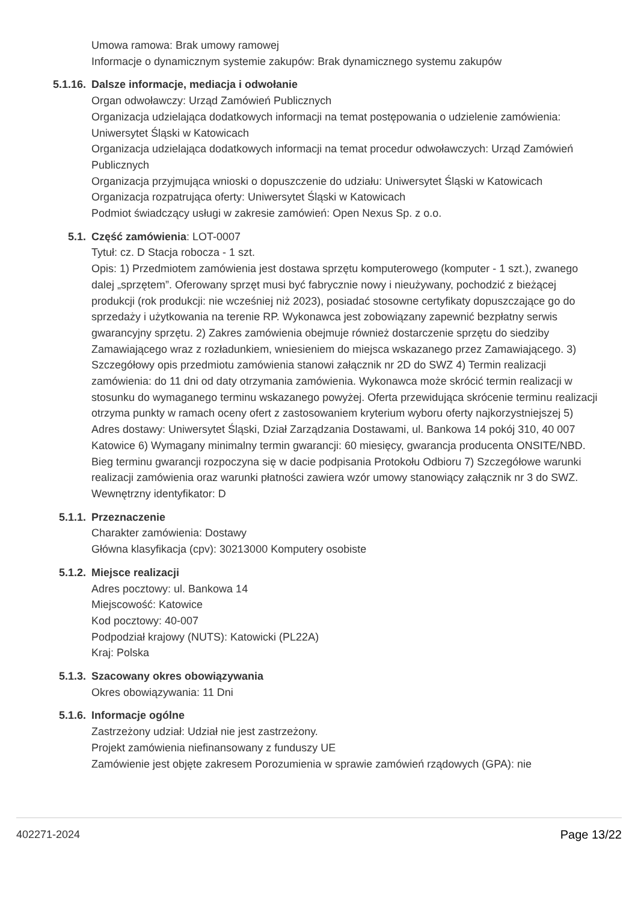Umowa ramowa: Brak umowy ramowej
Informacje o dynamicznym systemie zakupów: Brak dynamicznego systemu zakupów
5.1.16. Dalsze informacje, mediacja i odwołanie
Organ odwoławczy: Urząd Zamówień Publicznych
Organizacja udzielająca dodatkowych informacji na temat postępowania o udzielenie zamówienia: Uniwersytet Śląski w Katowicach
Organizacja udzielająca dodatkowych informacji na temat procedur odwoławczych: Urząd Zamówień Publicznych
Organizacja przyjmująca wnioski o dopuszczenie do udziału: Uniwersytet Śląski w Katowicach
Organizacja rozpatrująca oferty: Uniwersytet Śląski w Katowicach
Podmiot świadczący usługi w zakresie zamówień: Open Nexus Sp. z o.o.
5.1. Część zamówienia: LOT-0007
Tytuł: cz. D Stacja robocza - 1 szt.
Opis: 1) Przedmiotem zamówienia jest dostawa sprzętu komputerowego (komputer - 1 szt.), zwanego dalej „sprzętem”. Oferowany sprzęt musi być fabrycznie nowy i nieużywany, pochodzić z bieżącej produkcji (rok produkcji: nie wcześniej niż 2023), posiadać stosowne certyfikaty dopuszczające go do sprzedaży i użytkowania na terenie RP. Wykonawca jest zobowiązany zapewnić bezpłatny serwis gwarancyjny sprzętu. 2) Zakres zamówienia obejmuje również dostarczenie sprzętu do siedziby Zamawiającego wraz z rozładunkiem, wniesieniem do miejsca wskazanego przez Zamawiającego. 3) Szczegółowy opis przedmiotu zamówienia stanowi załącznik nr 2D do SWZ 4) Termin realizacji zamówienia: do 11 dni od daty otrzymania zamówienia. Wykonawca może skrócić termin realizacji w stosunku do wymaganego terminu wskazanego powyżej. Oferta przewidująca skrócenie terminu realizacji otrzyma punkty w ramach oceny ofert z zastosowaniem kryterium wyboru oferty najkorzystniejszej 5) Adres dostawy: Uniwersytet Śląski, Dział Zarządzania Dostawami, ul. Bankowa 14 pokój 310, 40 007 Katowice 6) Wymagany minimalny termin gwarancji: 60 miesięcy, gwarancja producenta ONSITE/NBD. Bieg terminu gwarancji rozpoczyna się w dacie podpisania Protokołu Odbioru 7) Szczegółowe warunki realizacji zamówienia oraz warunki płatności zawiera wzór umowy stanowiący załącznik nr 3 do SWZ.
Wewnętrzny identyfikator: D
5.1.1. Przeznaczenie
Charakter zamówienia: Dostawy
Główna klasyfikacja (cpv): 30213000 Komputery osobiste
5.1.2. Miejsce realizacji
Adres pocztowy: ul. Bankowa 14
Miejscowość: Katowice
Kod pocztowy: 40-007
Podpodział krajowy (NUTS): Katowicki (PL22A)
Kraj: Polska
5.1.3. Szacowany okres obowiązywania
Okres obowiązywania: 11 Dni
5.1.6. Informacje ogólne
Zastrzeżony udział: Udział nie jest zastrzeżony.
Projekt zamówienia niefinansowany z funduszy UE
Zamówienie jest objęte zakresem Porozumienia w sprawie zamówień rządowych (GPA): nie
402271-2024 Page 13/22